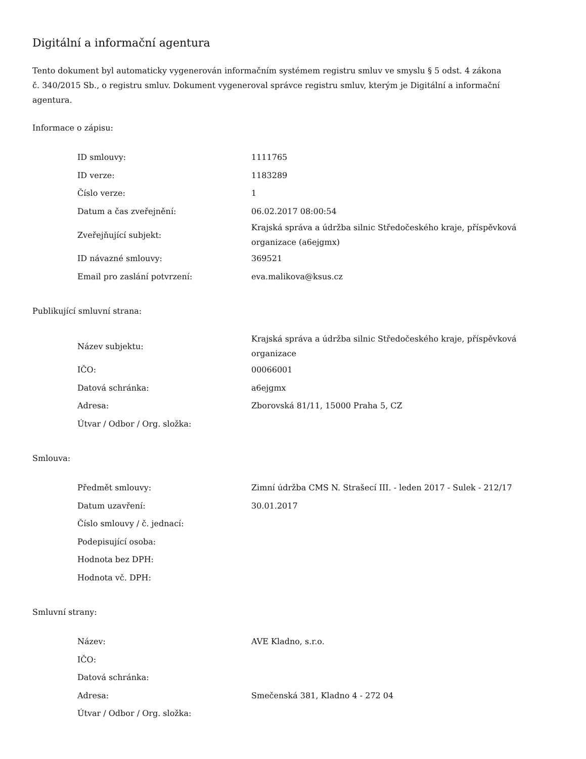Digitální a informační agentura
Tento dokument byl automaticky vygenerován informačním systémem registru smluv ve smyslu § 5 odst. 4 zákona
č. 340/2015 Sb., o registru smluv. Dokument vygeneroval správce registru smluv, kterým je Digitální a informační agentura.
Informace o zápisu:
| ID smlouvy: | 1111765 |
| ID verze: | 1183289 |
| Číslo verze: | 1 |
| Datum a čas zveřejnění: | 06.02.2017 08:00:54 |
| Zveřejňující subjekt: | Krajská správa a údržba silnic Středočeského kraje, příspěvková organizace (a6ejgmx) |
| ID návazné smlouvy: | 369521 |
| Email pro zaslání potvrzení: | eva.malikova@ksus.cz |
Publikující smluvní strana:
| Název subjektu: | Krajská správa a údržba silnic Středočeského kraje, příspěvková organizace |
| IČO: | 00066001 |
| Datová schránka: | a6ejgmx |
| Adresa: | Zborovská 81/11, 15000 Praha 5, CZ |
| Útvar / Odbor / Org. složka: | |
Smlouva:
| Předmět smlouvy: | Zimní údržba CMS N. Strašecí III. - leden 2017 - Sulek - 212/17 |
| Datum uzavření: | 30.01.2017 |
| Číslo smlouvy / č. jednací: | |
| Podepisující osoba: | |
| Hodnota bez DPH: | |
| Hodnota vč. DPH: | |
Smluvní strany:
| Název: | AVE Kladno, s.r.o. |
| IČO: | |
| Datová schránka: | |
| Adresa: | Smečenská 381, Kladno 4 - 272 04 |
| Útvar / Odbor / Org. složka: | |